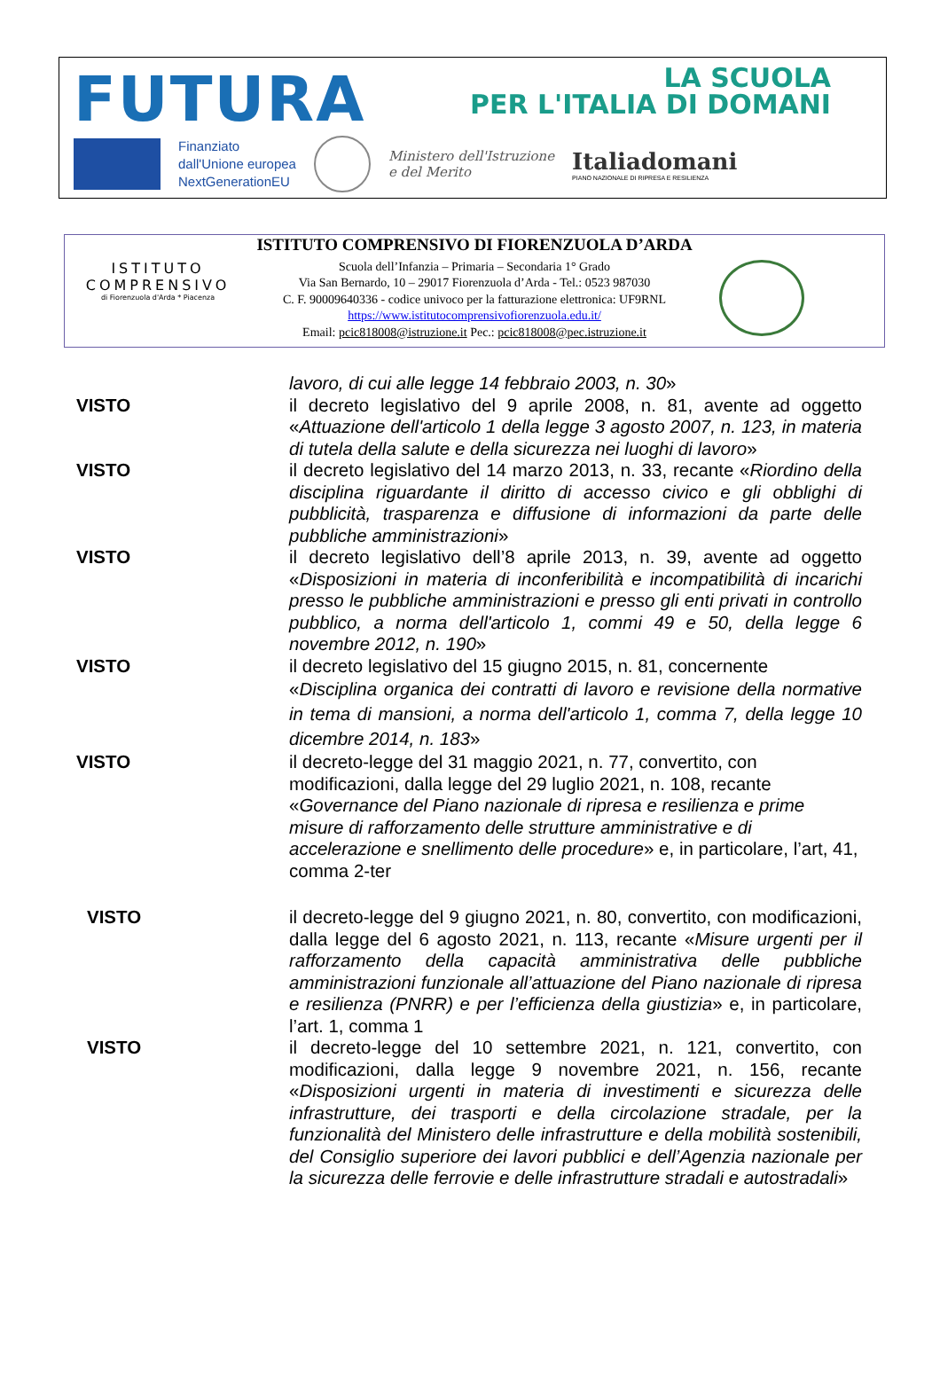FUTURA
LA SCUOLA
PER L'ITALIA DI DOMANI
Finanziato
dall'Unione europea
NextGenerationEU
Ministero dell'Istruzione
e del Merito
Italiadomani
PIANO NAZIONALE DI RIPRESA E RESILIENZA
ISTITUTO COMPRENSIVO DI FIORENZUOLA D’ARDA
ISTITUTO
COMPRENSIVO
di Fiorenzuola d'Arda * Piacenza
Scuola dell’Infanzia – Primaria – Secondaria 1° Grado
Via San Bernardo, 10 – 29017 Fiorenzuola d’Arda - Tel.: 0523 987030
C. F. 90009640336 - codice univoco per la fatturazione elettronica: UF9RNL
https://www.istitutocomprensivofiorenzuola.edu.it/
Email: pcic818008@istruzione.it Pec.: pcic818008@pec.istruzione.it
lavoro, di cui alle legge 14 febbraio 2003, n. 30»
VISTO il decreto legislativo del 9 aprile 2008, n. 81, avente ad oggetto «Attuazione dell'articolo 1 della legge 3 agosto 2007, n. 123, in materia di tutela della salute e della sicurezza nei luoghi di lavoro»
VISTO il decreto legislativo del 14 marzo 2013, n. 33, recante «Riordino della disciplina riguardante il diritto di accesso civico e gli obblighi di pubblicità, trasparenza e diffusione di informazioni da parte delle pubbliche amministrazioni»
VISTO il decreto legislativo dell’8 aprile 2013, n. 39, avente ad oggetto «Disposizioni in materia di inconferibilità e incompatibilità di incarichi presso le pubbliche amministrazioni e presso gli enti privati in controllo pubblico, a norma dell'articolo 1, commi 49 e 50, della legge 6 novembre 2012, n. 190»
VISTO il decreto legislativo del 15 giugno 2015, n. 81, concernente
«Disciplina organica dei contratti di lavoro e revisione della normative in tema di mansioni, a norma dell'articolo 1, comma 7, della legge 10 dicembre 2014, n. 183»
VISTO il decreto-legge del 31 maggio 2021, n. 77, convertito, con modificazioni, dalla legge del 29 luglio 2021, n. 108, recante «Governance del Piano nazionale di ripresa e resilienza e prime misure di rafforzamento delle strutture amministrative e di accelerazione e snellimento delle procedure» e, in particolare, l’art, 41, comma 2-ter
VISTO il decreto-legge del 9 giugno 2021, n. 80, convertito, con modificazioni, dalla legge del 6 agosto 2021, n. 113, recante «Misure urgenti per il rafforzamento della capacità amministrativa delle pubbliche amministrazioni funzionale all’attuazione del Piano nazionale di ripresa e resilienza (PNRR) e per l’efficienza della giustizia» e, in particolare, l’art. 1, comma 1
VISTO il decreto-legge del 10 settembre 2021, n. 121, convertito, con modificazioni, dalla legge 9 novembre 2021, n. 156, recante «Disposizioni urgenti in materia di investimenti e sicurezza delle infrastrutture, dei trasporti e della circolazione stradale, per la funzionalità del Ministero delle infrastrutture e della mobilità sostenibili, del Consiglio superiore dei lavori pubblici e dell’Agenzia nazionale per la sicurezza delle ferrovie e delle infrastrutture stradali e autostradali»